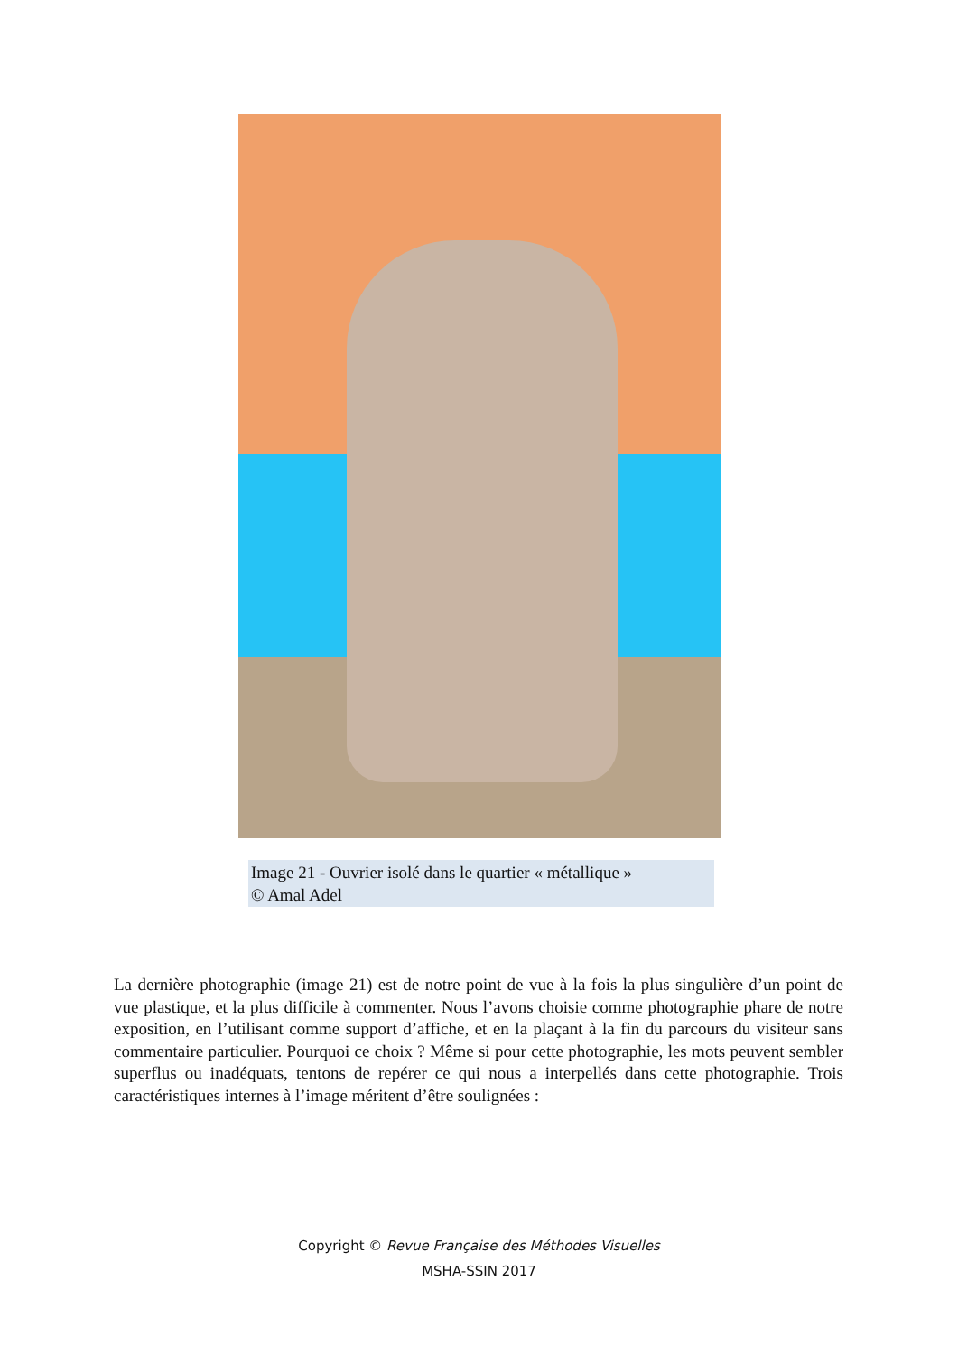Image 21 - Ouvrier isolé dans le quartier « métallique »
© Amal Adel
La dernière photographie (image 21) est de notre point de vue à la fois la plus singulière d’un point de vue plastique, et la plus difficile à commenter. Nous l’avons choisie comme photographie phare de notre exposition, en l’utilisant comme support d’affiche, et en la plaçant à la fin du parcours du visiteur sans commentaire particulier. Pourquoi ce choix ? Même si pour cette photographie, les mots peuvent sembler superflus ou inadéquats, tentons de repérer ce qui nous a interpellés dans cette photographie. Trois caractéristiques internes à l’image méritent d’être soulignées :
Copyright © Revue Française des Méthodes Visuelles
MSHA-SSIN 2017